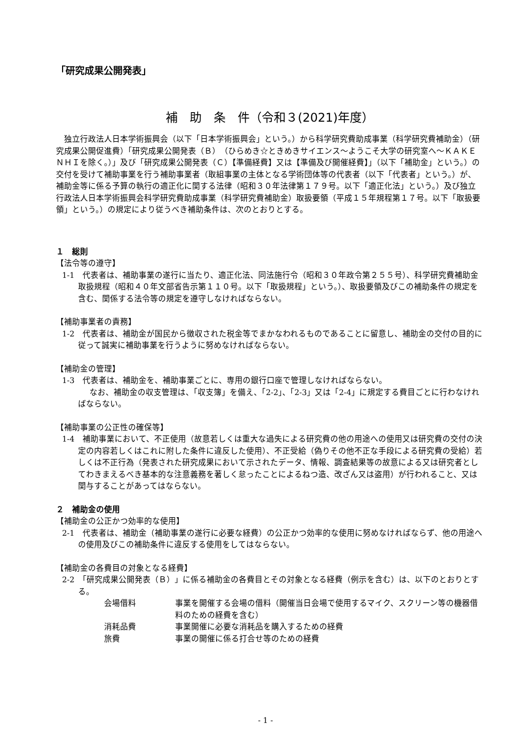「研究成果公開発表」
補　助　条　件（令和３(2021)年度）
独立行政法人日本学術振興会（以下「日本学術振興会」という。）から科学研究費助成事業（科学研究費補助金）（研究成果公開促進費）「研究成果公開発表（Ｂ）（ひらめき☆ときめきサイエンス～ようこそ大学の研究室へ～ＫＡＫＥＮＨＩを除く。）」及び「研究成果公開発表（Ｃ）【準備経費】又は【準備及び開催経費】」（以下「補助金」という。）の交付を受けて補助事業を行う補助事業者（取組事業の主体となる学術団体等の代表者（以下「代表者」という。）が、補助金等に係る予算の執行の適正化に関する法律（昭和３０年法律第１７９号。以下「適正化法」という。）及び独立行政法人日本学術振興会科学研究費助成事業（科学研究費補助金）取扱要領（平成１５年規程第１７号。以下「取扱要領」という。）の規定により従うべき補助条件は、次のとおりとする。
１　総則
【法令等の遵守】
1-1　代表者は、補助事業の遂行に当たり、適正化法、同法施行令（昭和３０年政令第２５５号）、科学研究費補助金取扱規程（昭和４０年文部省告示第１１０号。以下「取扱規程」という。）、取扱要領及びこの補助条件の規定を含む、関係する法令等の規定を遵守しなければならない。
【補助事業者の責務】
1-2　代表者は、補助金が国民から徴収された税金等でまかなわれるものであることに留意し、補助金の交付の目的に従って誠実に補助事業を行うように努めなければならない。
【補助金の管理】
1-3　代表者は、補助金を、補助事業ごとに、専用の銀行口座で管理しなければならない。
なお、補助金の収支管理は、「収支簿」を備え、「2-2」、「2-3」又は「2-4」に規定する費目ごとに行わなければならない。
【補助事業の公正性の確保等】
1-4　補助事業において、不正使用（故意若しくは重大な過失による研究費の他の用途への使用又は研究費の交付の決定の内容若しくはこれに附した条件に違反した使用）、不正受給（偽りその他不正な手段による研究費の受給）若しくは不正行為（発表された研究成果において示されたデータ、情報、調査結果等の故意による又は研究者としてわきまえるべき基本的な注意義務を著しく怠ったことによるねつ造、改ざん又は盗用）が行われること、又は関与することがあってはならない。
２　補助金の使用
【補助金の公正かつ効率的な使用】
2-1　代表者は、補助金（補助事業の遂行に必要な経費）の公正かつ効率的な使用に努めなければならず、他の用途への使用及びこの補助条件に違反する使用をしてはならない。
【補助金の各費目の対象となる経費】
2-2　「研究成果公開発表（Ｂ）」に係る補助金の各費目とその対象となる経費（例示を含む）は、以下のとおりとする。
| 会場借料 | 事業を開催する会場の借料（開催当日会場で使用するマイク、スクリーン等の機器借料のための経費を含む） |
| 消耗品費 | 事業開催に必要な消耗品を購入するための経費 |
| 旅費 | 事業の開催に係る打合せ等のための経費 |
- 1 -